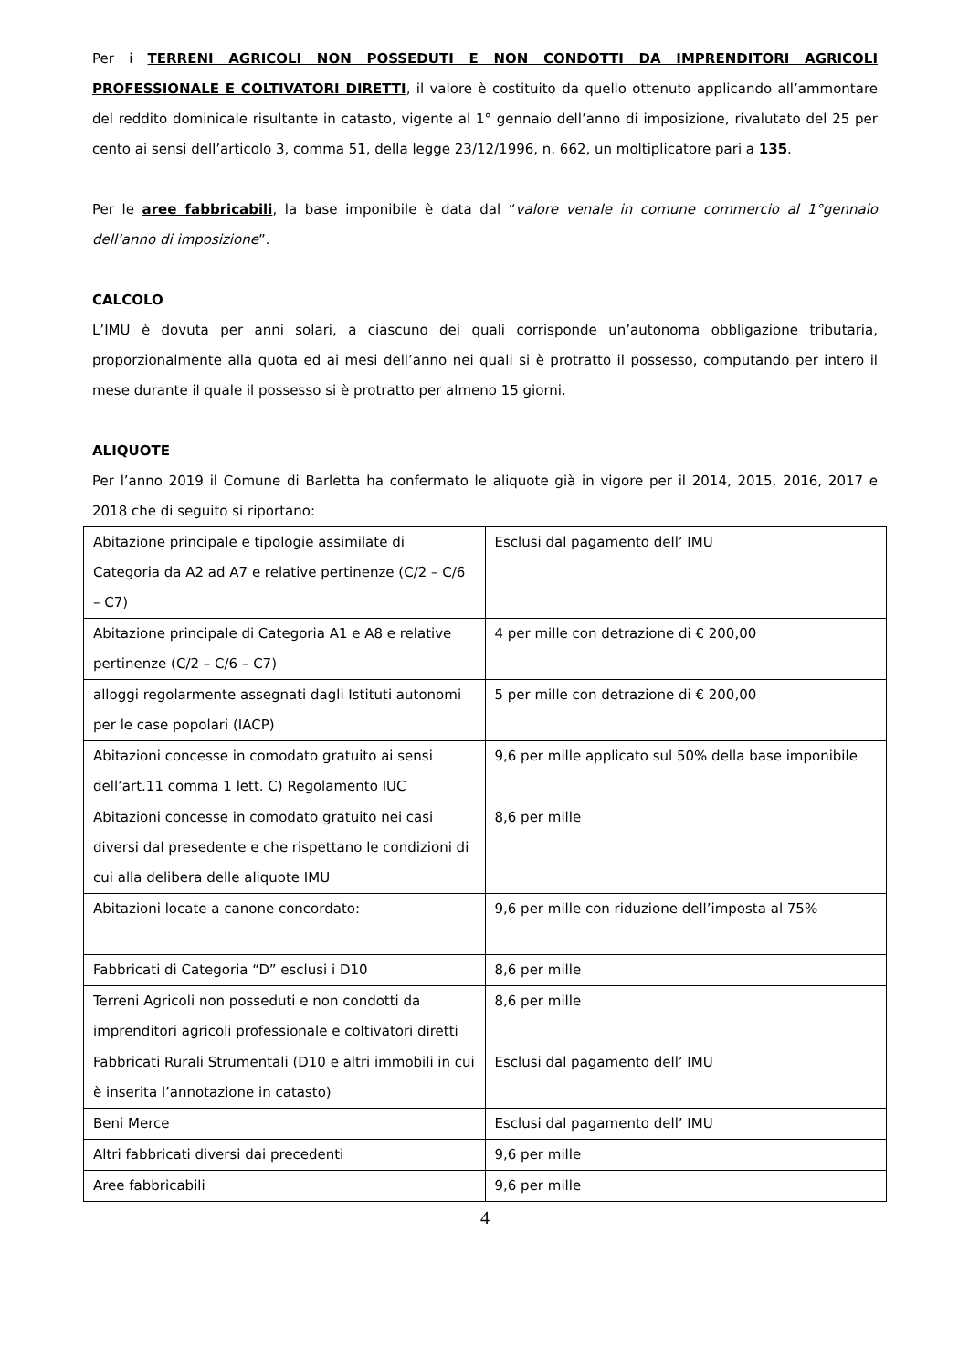Per i TERRENI AGRICOLI NON POSSEDUTI E NON CONDOTTI DA IMPRENDITORI AGRICOLI PROFESSIONALE E COLTIVATORI DIRETTI, il valore è costituito da quello ottenuto applicando all’ammontare del reddito dominicale risultante in catasto, vigente al 1° gennaio dell’anno di imposizione, rivalutato del 25 per cento ai sensi dell’articolo 3, comma 51, della legge 23/12/1996, n. 662, un moltiplicatore pari a 135.
Per le aree fabbricabili, la base imponibile è data dal “valore venale in comune commercio al 1°gennaio dell’anno di imposizione”.
CALCOLO
L’IMU è dovuta per anni solari, a ciascuno dei quali corrisponde un’autonoma obbligazione tributaria, proporzionalmente alla quota ed ai mesi dell’anno nei quali si è protratto il possesso, computando per intero il mese durante il quale il possesso si è protratto per almeno 15 giorni.
ALIQUOTE
Per l’anno 2019 il Comune di Barletta ha confermato le aliquote già in vigore per il 2014, 2015, 2016, 2017 e 2018 che di seguito si riportano:
| Abitazione principale e tipologie assimilate di Categoria da A2 ad A7 e relative pertinenze (C/2 – C/6 – C7) | Esclusi dal pagamento dell’ IMU |
| Abitazione principale di Categoria A1 e A8 e relative pertinenze (C/2 – C/6 – C7) | 4 per mille con detrazione di € 200,00 |
| alloggi regolarmente assegnati dagli Istituti autonomi per le case popolari (IACP) | 5 per mille con detrazione di € 200,00 |
| Abitazioni concesse in comodato gratuito ai sensi dell’art.11 comma 1 lett. C) Regolamento IUC | 9,6 per mille applicato sul 50% della base imponibile |
| Abitazioni concesse in comodato gratuito nei casi diversi dal presedente e che rispettano le condizioni di cui alla delibera delle aliquote IMU | 8,6 per mille |
| Abitazioni locate a canone concordato: | 9,6 per mille con riduzione dell’imposta al 75% |
| Fabbricati di Categoria “D” esclusi i D10 | 8,6 per mille |
| Terreni Agricoli non posseduti e non condotti da imprenditori agricoli professionale e coltivatori diretti | 8,6 per mille |
| Fabbricati Rurali Strumentali (D10 e altri immobili in cui è inserita l’annotazione in catasto) | Esclusi dal pagamento dell’ IMU |
| Beni Merce | Esclusi dal pagamento dell’ IMU |
| Altri fabbricati diversi dai precedenti | 9,6 per mille |
| Aree fabbricabili | 9,6 per mille |
4